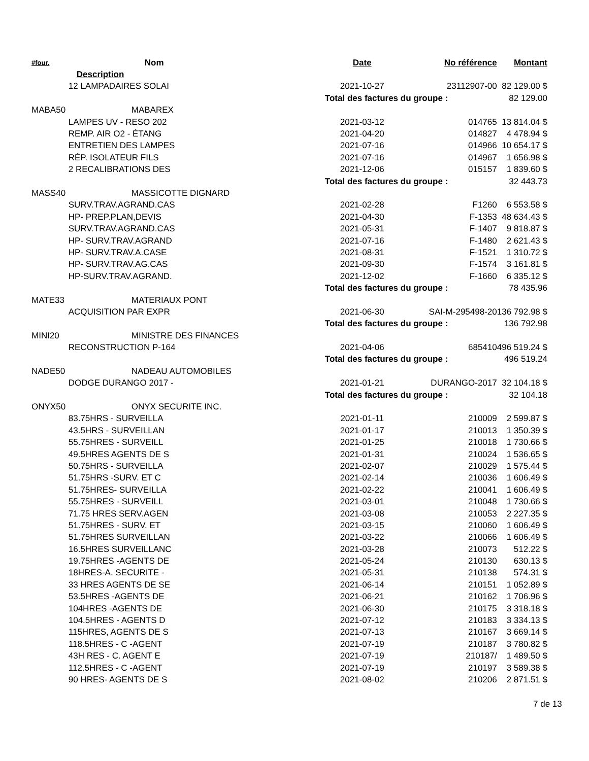| #four. | Nom | Date | No référence | Montant |
| --- | --- | --- | --- | --- |
| | Description | | | |
| | 12 LAMPADAIRES SOLAI | 2021-10-27 | 23112907-00 | 82 129.00 $ |
| | | Total des factures du groupe : | | 82 129.00 |
| MABA50 | MABAREX | | | |
| | LAMPES UV - RESO 202 | 2021-03-12 | 014765 | 13 814.04 $ |
| | REMP. AIR O2 - ÉTANG | 2021-04-20 | 014827 | 4 478.94 $ |
| | ENTRETIEN DES LAMPES | 2021-07-16 | 014966 | 10 654.17 $ |
| | RÉP. ISOLATEUR FILS | 2021-07-16 | 014967 | 1 656.98 $ |
| | 2 RECALIBRATIONS DES | 2021-12-06 | 015157 | 1 839.60 $ |
| | | Total des factures du groupe : | | 32 443.73 |
| MASS40 | MASSICOTTE DIGNARD | | | |
| | SURV.TRAV.AGRAND.CAS | 2021-02-28 | F1260 | 6 553.58 $ |
| | HP- PREP.PLAN,DEVIS | 2021-04-30 | F-1353 | 48 634.43 $ |
| | SURV.TRAV.AGRAND.CAS | 2021-05-31 | F-1407 | 9 818.87 $ |
| | HP- SURV.TRAV.AGRAND | 2021-07-16 | F-1480 | 2 621.43 $ |
| | HP- SURV.TRAV.A.CASE | 2021-08-31 | F-1521 | 1 310.72 $ |
| | HP- SURV.TRAV.AG.CAS | 2021-09-30 | F-1574 | 3 161.81 $ |
| | HP-SURV.TRAV.AGRAND. | 2021-12-02 | F-1660 | 6 335.12 $ |
| | | Total des factures du groupe : | | 78 435.96 |
| MATE33 | MATERIAUX PONT | | | |
| | ACQUISITION PAR EXPR | 2021-06-30 | SAI-M-295498-20 | 136 792.98 $ |
| | | Total des factures du groupe : | | 136 792.98 |
| MINI20 | MINISTRE DES FINANCES | | | |
| | RECONSTRUCTION P-164 | 2021-04-06 | 685410 | 496 519.24 $ |
| | | Total des factures du groupe : | | 496 519.24 |
| NADE50 | NADEAU AUTOMOBILES | | | |
| | DODGE DURANGO 2017 - | 2021-01-21 | DURANGO-2017 | 32 104.18 $ |
| | | Total des factures du groupe : | | 32 104.18 |
| ONYX50 | ONYX SECURITE INC. | | | |
| | 83.75HRS - SURVEILLA | 2021-01-11 | 210009 | 2 599.87 $ |
| | 43.5HRS - SURVEILLAN | 2021-01-17 | 210013 | 1 350.39 $ |
| | 55.75HRES - SURVEILL | 2021-01-25 | 210018 | 1 730.66 $ |
| | 49.5HRES AGENTS DE S | 2021-01-31 | 210024 | 1 536.65 $ |
| | 50.75HRS - SURVEILLA | 2021-02-07 | 210029 | 1 575.44 $ |
| | 51.75HRS -SURV. ET C | 2021-02-14 | 210036 | 1 606.49 $ |
| | 51.75HRES- SURVEILLA | 2021-02-22 | 210041 | 1 606.49 $ |
| | 55.75HRES - SURVEILL | 2021-03-01 | 210048 | 1 730.66 $ |
| | 71.75 HRES SERV.AGEN | 2021-03-08 | 210053 | 2 227.35 $ |
| | 51.75HRES - SURV. ET | 2021-03-15 | 210060 | 1 606.49 $ |
| | 51.75HRES SURVEILLAN | 2021-03-22 | 210066 | 1 606.49 $ |
| | 16.5HRES SURVEILLANC | 2021-03-28 | 210073 | 512.22 $ |
| | 19.75HRES -AGENTS DE | 2021-05-24 | 210130 | 630.13 $ |
| | 18HRES-A. SECURITE - | 2021-05-31 | 210138 | 574.31 $ |
| | 33 HRES AGENTS DE SE | 2021-06-14 | 210151 | 1 052.89 $ |
| | 53.5HRES -AGENTS DE | 2021-06-21 | 210162 | 1 706.96 $ |
| | 104HRES -AGENTS DE | 2021-06-30 | 210175 | 3 318.18 $ |
| | 104.5HRES - AGENTS D | 2021-07-12 | 210183 | 3 334.13 $ |
| | 115HRES, AGENTS DE S | 2021-07-13 | 210167 | 3 669.14 $ |
| | 118.5HRES - C -AGENT | 2021-07-19 | 210187 | 3 780.82 $ |
| | 43H RES - C. AGENT E | 2021-07-19 | 210187/ | 1 489.50 $ |
| | 112.5HRES - C -AGENT | 2021-07-19 | 210197 | 3 589.38 $ |
| | 90 HRES- AGENTS DE S | 2021-08-02 | 210206 | 2 871.51 $ |
7 de 13